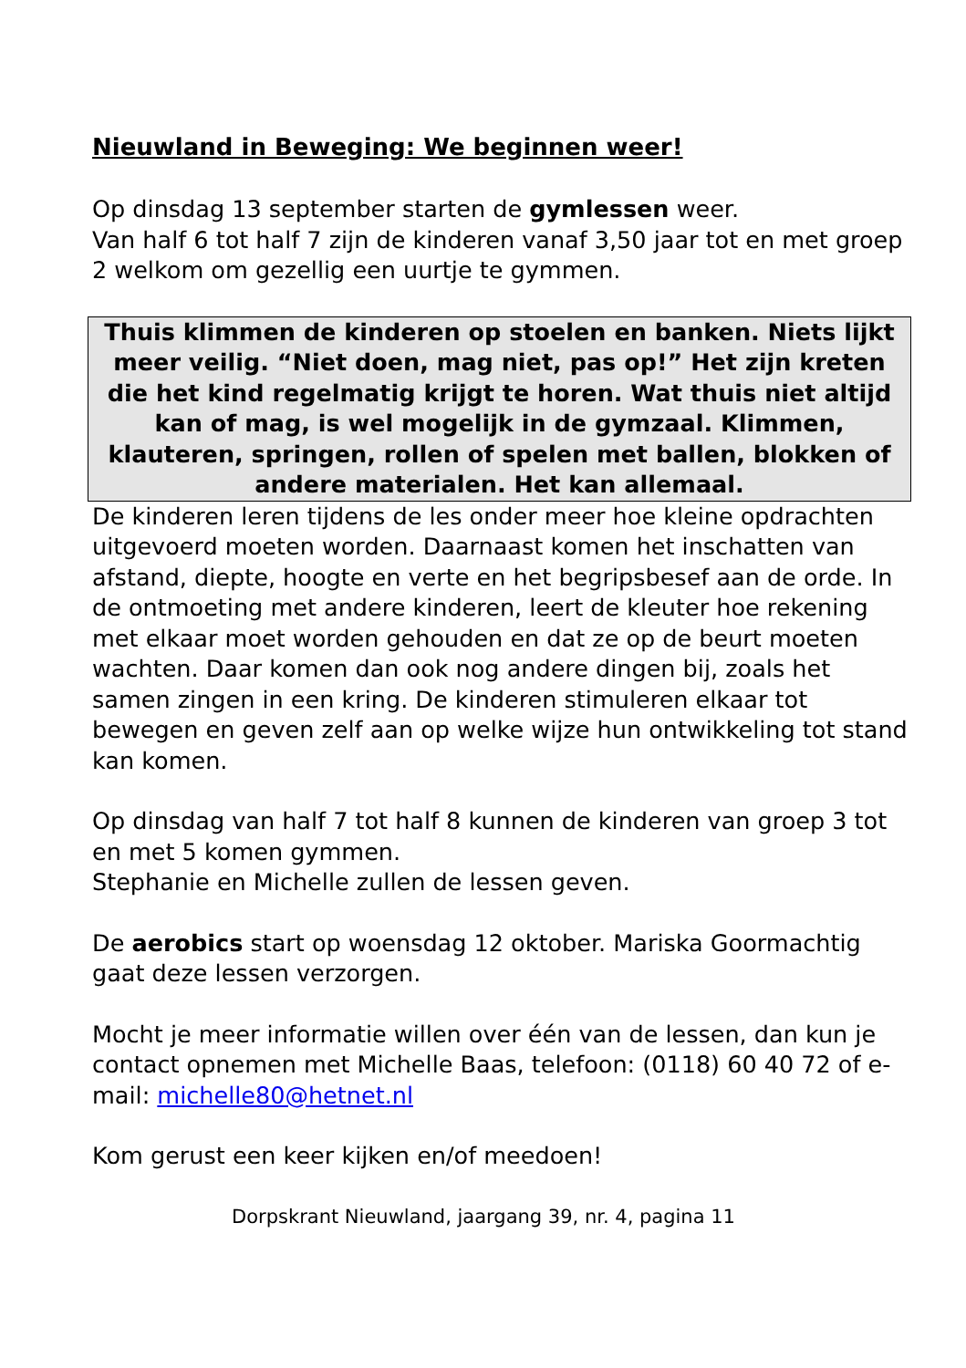Nieuwland in Beweging: We beginnen weer!
Op dinsdag 13 september starten de gymlessen weer.
Van half 6 tot half 7 zijn de kinderen vanaf 3,50 jaar tot en met groep 2 welkom om gezellig een uurtje te gymmen.
Thuis klimmen de kinderen op stoelen en banken. Niets lijkt meer veilig. “Niet doen, mag niet, pas op!” Het zijn kreten die het kind regelmatig krijgt te horen. Wat thuis niet altijd kan of mag, is wel mogelijk in de gymzaal. Klimmen, klauteren, springen, rollen of spelen met ballen, blokken of andere materialen. Het kan allemaal.
De kinderen leren tijdens de les onder meer hoe kleine opdrachten uitgevoerd moeten worden. Daarnaast komen het inschatten van afstand, diepte, hoogte en verte en het begripsbesef aan de orde. In de ontmoeting met andere kinderen, leert de kleuter hoe rekening met elkaar moet worden gehouden en dat ze op de beurt moeten wachten. Daar komen dan ook nog andere dingen bij, zoals het samen zingen in een kring. De kinderen stimuleren elkaar tot bewegen en geven zelf aan op welke wijze hun ontwikkeling tot stand kan komen.
Op dinsdag van half 7 tot half 8 kunnen de kinderen van groep 3 tot en met 5 komen gymmen.
Stephanie en Michelle zullen de lessen geven.
De aerobics start op woensdag 12 oktober. Mariska Goormachtig gaat deze lessen verzorgen.
Mocht je meer informatie willen over één van de lessen, dan kun je contact opnemen met Michelle Baas, telefoon: (0118) 60 40 72 of e-mail: michelle80@hetnet.nl
Kom gerust een keer kijken en/of meedoen!
Dorpskrant Nieuwland, jaargang 39, nr. 4, pagina 11